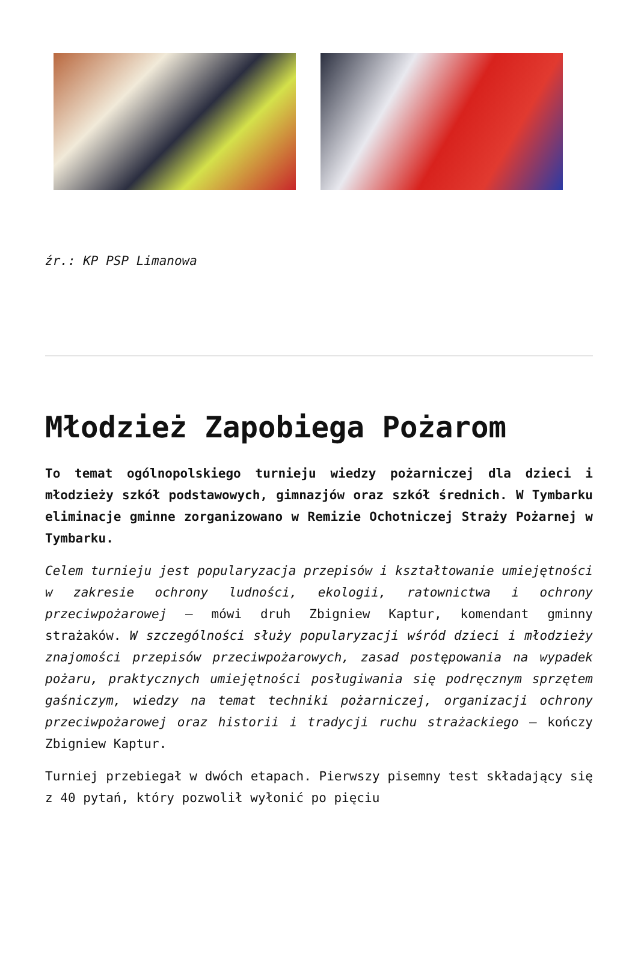źr.: KP PSP Limanowa
Młodzież Zapobiega Pożarom
To temat ogólnopolskiego turnieju wiedzy pożarniczej dla dzieci i młodzieży szkół podstawowych, gimnazjów oraz szkół średnich. W Tymbarku eliminacje gminne zorganizowano w Remizie Ochotniczej Straży Pożarnej w Tymbarku.
Celem turnieju jest popularyzacja przepisów i kształtowanie umiejętności w zakresie ochrony ludności, ekologii, ratownictwa i ochrony przeciwpożarowej – mówi druh Zbigniew Kaptur, komendant gminny strażaków. W szczególności służy popularyzacji wśród dzieci i młodzieży znajomości przepisów przeciwpożarowych, zasad postępowania na wypadek pożaru, praktycznych umiejętności posługiwania się podręcznym sprzętem gaśniczym, wiedzy na temat techniki pożarniczej, organizacji ochrony przeciwpożarowej oraz historii i tradycji ruchu strażackiego – kończy Zbigniew Kaptur.
Turniej przebiegał w dwóch etapach. Pierwszy pisemny test składający się z 40 pytań, który pozwolił wyłonić po pięciu